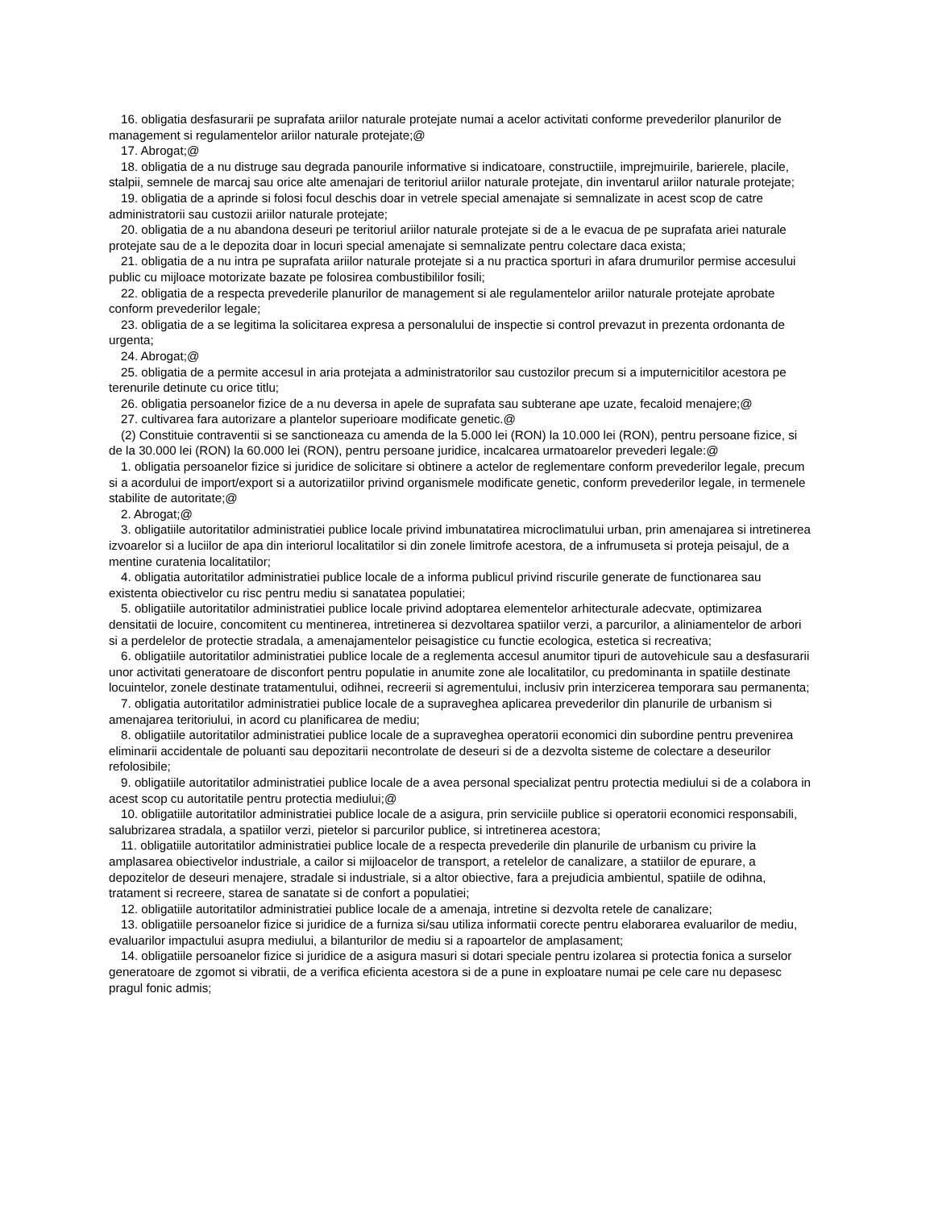16. obligatia desfasurarii pe suprafata ariilor naturale protejate numai a acelor activitati conforme prevederilor planurilor de management si regulamentelor ariilor naturale protejate;@
17. Abrogat;@
18. obligatia de a nu distruge sau degrada panourile informative si indicatoare, constructiile, imprejmuirile, barierele, placile, stalpii, semnele de marcaj sau orice alte amenajari de teritoriul ariilor naturale protejate, din inventarul ariilor naturale protejate;
19. obligatia de a aprinde si folosi focul deschis doar in vetrele special amenajate si semnalizate in acest scop de catre administratorii sau custozii ariilor naturale protejate;
20. obligatia de a nu abandona deseuri pe teritoriul ariilor naturale protejate si de a le evacua de pe suprafata ariei naturale protejate sau de a le depozita doar in locuri special amenajate si semnalizate pentru colectare daca exista;
21. obligatia de a nu intra pe suprafata ariilor naturale protejate si a nu practica sporturi in afara drumurilor permise accesului public cu mijloace motorizate bazate pe folosirea combustibililor fosili;
22. obligatia de a respecta prevederile planurilor de management si ale regulamentelor ariilor naturale protejate aprobate conform prevederilor legale;
23. obligatia de a se legitima la solicitarea expresa a personalului de inspectie si control prevazut in prezenta ordonanta de urgenta;
24. Abrogat;@
25. obligatia de a permite accesul in aria protejata a administratorilor sau custozilor precum si a imputernicitilor acestora pe terenurile detinute cu orice titlu;
26. obligatia persoanelor fizice de a nu deversa in apele de suprafata sau subterane ape uzate, fecaloid menajere;@
27. cultivarea fara autorizare a plantelor superioare modificate genetic.@
(2) Constituie contraventii si se sanctioneaza cu amenda de la 5.000 lei (RON) la 10.000 lei (RON), pentru persoane fizice, si de la 30.000 lei (RON) la 60.000 lei (RON), pentru persoane juridice, incalcarea urmatoarelor prevederi legale:@
1. obligatia persoanelor fizice si juridice de solicitare si obtinere a actelor de reglementare conform prevederilor legale, precum si a acordului de import/export si a autorizatiilor privind organismele modificate genetic, conform prevederilor legale, in termenele stabilite de autoritate;@
2. Abrogat;@
3. obligatiile autoritatilor administratiei publice locale privind imbunatatirea microclimatului urban, prin amenajarea si intretinerea izvoarelor si a luciilor de apa din interiorul localitatilor si din zonele limitrofe acestora, de a infrumuseta si proteja peisajul, de a mentine curatenia localitatilor;
4. obligatia autoritatilor administratiei publice locale de a informa publicul privind riscurile generate de functionarea sau existenta obiectivelor cu risc pentru mediu si sanatatea populatiei;
5. obligatiile autoritatilor administratiei publice locale privind adoptarea elementelor arhitecturale adecvate, optimizarea densitatii de locuire, concomitent cu mentinerea, intretinerea si dezvoltarea spatiilor verzi, a parcurilor, a aliniamentelor de arbori si a perdelelor de protectie stradala, a amenajamentelor peisagistice cu functie ecologica, estetica si recreativa;
6. obligatiile autoritatilor administratiei publice locale de a reglementa accesul anumitor tipuri de autovehicule sau a desfasurarii unor activitati generatoare de disconfort pentru populatie in anumite zone ale localitatilor, cu predominanta in spatiile destinate locuintelor, zonele destinate tratamentului, odihnei, recreerii si agrementului, inclusiv prin interzicerea temporara sau permanenta;
7. obligatia autoritatilor administratiei publice locale de a supraveghea aplicarea prevederilor din planurile de urbanism si amenajarea teritoriului, in acord cu planificarea de mediu;
8. obligatiile autoritatilor administratiei publice locale de a supraveghea operatorii economici din subordine pentru prevenirea eliminarii accidentale de poluanti sau depozitarii necontrolate de deseuri si de a dezvolta sisteme de colectare a deseurilor refolosibile;
9. obligatiile autoritatilor administratiei publice locale de a avea personal specializat pentru protectia mediului si de a colabora in acest scop cu autoritatile pentru protectia mediului;@
10. obligatiile autoritatilor administratiei publice locale de a asigura, prin serviciile publice si operatorii economici responsabili, salubrizarea stradala, a spatiilor verzi, pietelor si parcurilor publice, si intretinerea acestora;
11. obligatiile autoritatilor administratiei publice locale de a respecta prevederile din planurile de urbanism cu privire la amplasarea obiectivelor industriale, a cailor si mijloacelor de transport, a retelelor de canalizare, a statiilor de epurare, a depozitelor de deseuri menajere, stradale si industriale, si a altor obiective, fara a prejudicia ambientul, spatiile de odihna, tratament si recreere, starea de sanatate si de confort a populatiei;
12. obligatiile autoritatilor administratiei publice locale de a amenaja, intretine si dezvolta retele de canalizare;
13. obligatiile persoanelor fizice si juridice de a furniza si/sau utiliza informatii corecte pentru elaborarea evaluarilor de mediu, evaluarilor impactului asupra mediului, a bilanturilor de mediu si a rapoartelor de amplasament;
14. obligatiile persoanelor fizice si juridice de a asigura masuri si dotari speciale pentru izolarea si protectia fonica a surselor generatoare de zgomot si vibratii, de a verifica eficienta acestora si de a pune in exploatare numai pe cele care nu depasesc pragul fonic admis;